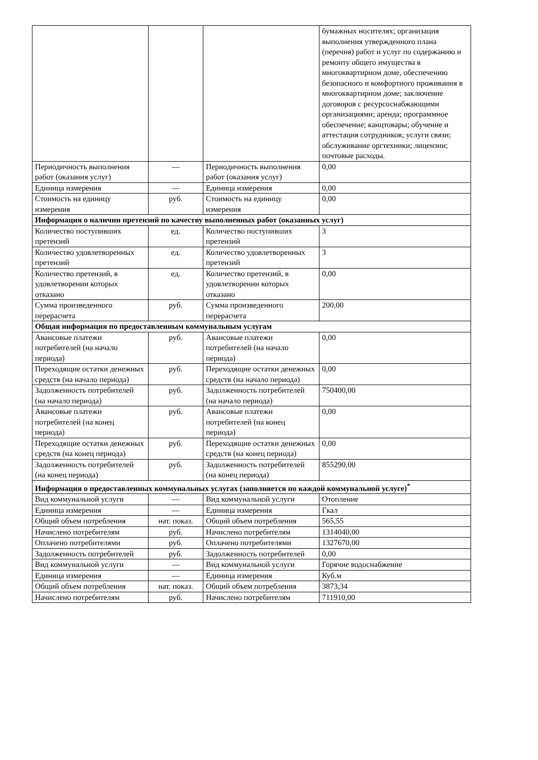| | | | бумажных носителях; организация выполнения утвержденного плана (перечня) работ и услуг по содержанию и ремонту общего имущества в многоквартирном доме, обеспечению безопасного и комфортного проживания в многоквартирном доме; заключение договоров с ресурсоснабжающими организациями; аренда; программное обеспечение; канцтовары; обучение и аттестация сотрудников; услуги связи; обслуживание оргтехники; лицензии; почтовые расходы. |
| Периодичность выполнения работ (оказания услуг) | — | Периодичность выполнения работ (оказания услуг) | 0,00 |
| Единица измерения | — | Единица измерения | 0,00 |
| Стоимость на единицу измерения | руб. | Стоимость на единицу измерения | 0,00 |
| Информация о наличии претензий по качеству выполненных работ (оказанных услуг) | | | |
| Количество поступивших претензий | ед. | Количество поступивших претензий | 3 |
| Количество удовлетворенных претензий | ед. | Количество удовлетворенных претензий | 3 |
| Количество претензий, в удовлетворении которых отказано | ед. | Количество претензий, в удовлетворении которых отказано | 0,00 |
| Сумма произведенного перерасчета | руб. | Сумма произведенного перерасчета | 200,00 |
| Общая информация по предоставленным коммунальным услугам | | | |
| Авансовые платежи потребителей (на начало периода) | руб. | Авансовые платежи потребителей (на начало периода) | 0,00 |
| Переходящие остатки денежных средств (на начало периода) | руб. | Переходящие остатки денежных средств (на начало периода) | 0,00 |
| Задолженность потребителей (на начало периода) | руб. | Задолженность потребителей (на начало периода) | 750400,00 |
| Авансовые платежи потребителей (на конец периода) | руб. | Авансовые платежи потребителей (на конец периода) | 0,00 |
| Переходящие остатки денежных средств (на конец периода) | руб. | Переходящие остатки денежных средств (на конец периода) | 0,00 |
| Задолженность потребителей (на конец периода) | руб. | Задолженность потребителей (на конец периода) | 855290,00 |
| Информация о предоставленных коммунальных услугах (заполняется по каждой коммунальной услуге)<sup>*</sup> | | | |
| Вид коммунальной услуги | — | Вид коммунальной услуги | Отопление |
| Единица измерения | — | Единица измерения | Гкал |
| Общий объем потребления | нат. показ. | Общий объем потребления | 565,55 |
| Начислено потребителям | руб. | Начислено потребителям | 1314040,00 |
| Оплачено потребителями | руб. | Оплачено потребителями | 1327670,00 |
| Задолженность потребителей | руб. | Задолженность потребителей | 0,00 |
| Вид коммунальной услуги | — | Вид коммунальной услуги | Горячие водоснабжение |
| Единица измерения | — | Единица измерения | Куб.м |
| Общий объем потребления | нат. показ. | Общий объем потребления | 3873,34 |
| Начислено потребителям | руб. | Начислено потребителям | 711910,00 |